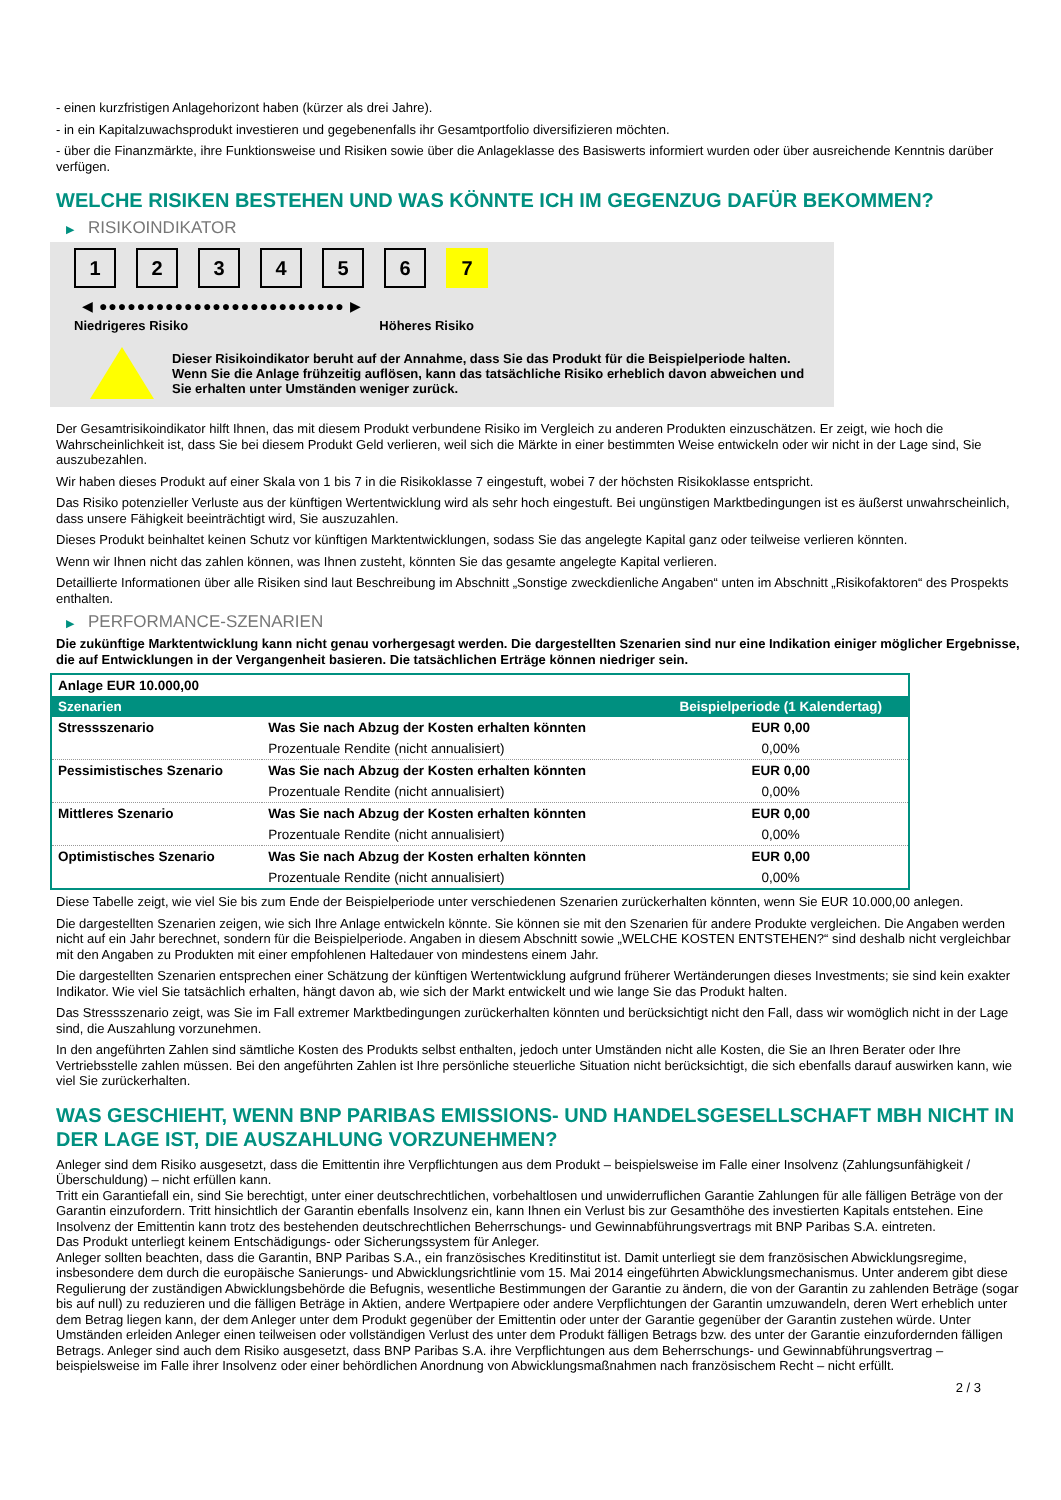- einen kurzfristigen Anlagehorizont haben (kürzer als drei Jahre).
- in ein Kapitalzuwachsprodukt investieren und gegebenenfalls ihr Gesamtportfolio diversifizieren möchten.
- über die Finanzmärkte, ihre Funktionsweise und Risiken sowie über die Anlageklasse des Basiswerts informiert wurden oder über ausreichende Kenntnis darüber verfügen.
WELCHE RISIKEN BESTEHEN UND WAS KÖNNTE ICH IM GEGENZUG DAFÜR BEKOMMEN?
▶ RISIKOINDIKATOR
1 2 3 4 5 6 7
◀ ●●●●●●●●●●●●●●●●●●●●●●●●●● ▶
Niedrigeres Risiko Höheres Risiko
Dieser Risikoindikator beruht auf der Annahme, dass Sie das Produkt für die Beispielperiode halten.
Wenn Sie die Anlage frühzeitig auflösen, kann das tatsächliche Risiko erheblich davon abweichen und Sie erhalten unter Umständen weniger zurück.
Der Gesamtrisikoindikator hilft Ihnen, das mit diesem Produkt verbundene Risiko im Vergleich zu anderen Produkten einzuschätzen. Er zeigt, wie hoch die Wahrscheinlichkeit ist, dass Sie bei diesem Produkt Geld verlieren, weil sich die Märkte in einer bestimmten Weise entwickeln oder wir nicht in der Lage sind, Sie auszubezahlen.
Wir haben dieses Produkt auf einer Skala von 1 bis 7 in die Risikoklasse 7 eingestuft, wobei 7 der höchsten Risikoklasse entspricht.
Das Risiko potenzieller Verluste aus der künftigen Wertentwicklung wird als sehr hoch eingestuft. Bei ungünstigen Marktbedingungen ist es äußerst unwahrscheinlich, dass unsere Fähigkeit beeinträchtigt wird, Sie auszuzahlen.
Dieses Produkt beinhaltet keinen Schutz vor künftigen Marktentwicklungen, sodass Sie das angelegte Kapital ganz oder teilweise verlieren könnten.
Wenn wir Ihnen nicht das zahlen können, was Ihnen zusteht, könnten Sie das gesamte angelegte Kapital verlieren.
Detaillierte Informationen über alle Risiken sind laut Beschreibung im Abschnitt „Sonstige zweckdienliche Angaben“ unten im Abschnitt „Risikofaktoren“ des Prospekts enthalten.
▶ PERFORMANCE-SZENARIEN
Die zukünftige Marktentwicklung kann nicht genau vorhergesagt werden. Die dargestellten Szenarien sind nur eine Indikation einiger möglicher Ergebnisse, die auf Entwicklungen in der Vergangenheit basieren. Die tatsächlichen Erträge können niedriger sein.
| Anlage EUR 10.000,00 | | |
| Szenarien | | Beispielperiode (1 Kalendertag) |
| Stressszenario | Was Sie nach Abzug der Kosten erhalten könnten | EUR 0,00 |
| | Prozentuale Rendite (nicht annualisiert) | 0,00% |
| Pessimistisches Szenario | Was Sie nach Abzug der Kosten erhalten könnten | EUR 0,00 |
| | Prozentuale Rendite (nicht annualisiert) | 0,00% |
| Mittleres Szenario | Was Sie nach Abzug der Kosten erhalten könnten | EUR 0,00 |
| | Prozentuale Rendite (nicht annualisiert) | 0,00% |
| Optimistisches Szenario | Was Sie nach Abzug der Kosten erhalten könnten | EUR 0,00 |
| | Prozentuale Rendite (nicht annualisiert) | 0,00% |
Diese Tabelle zeigt, wie viel Sie bis zum Ende der Beispielperiode unter verschiedenen Szenarien zurückerhalten könnten, wenn Sie EUR 10.000,00 anlegen.
Die dargestellten Szenarien zeigen, wie sich Ihre Anlage entwickeln könnte. Sie können sie mit den Szenarien für andere Produkte vergleichen. Die Angaben werden nicht auf ein Jahr berechnet, sondern für die Beispielperiode. Angaben in diesem Abschnitt sowie „WELCHE KOSTEN ENTSTEHEN?“ sind deshalb nicht vergleichbar mit den Angaben zu Produkten mit einer empfohlenen Haltedauer von mindestens einem Jahr.
Die dargestellten Szenarien entsprechen einer Schätzung der künftigen Wertentwicklung aufgrund früherer Wertänderungen dieses Investments; sie sind kein exakter Indikator. Wie viel Sie tatsächlich erhalten, hängt davon ab, wie sich der Markt entwickelt und wie lange Sie das Produkt halten.
Das Stressszenario zeigt, was Sie im Fall extremer Marktbedingungen zurückerhalten könnten und berücksichtigt nicht den Fall, dass wir womöglich nicht in der Lage sind, die Auszahlung vorzunehmen.
In den angeführten Zahlen sind sämtliche Kosten des Produkts selbst enthalten, jedoch unter Umständen nicht alle Kosten, die Sie an Ihren Berater oder Ihre Vertriebsstelle zahlen müssen. Bei den angeführten Zahlen ist Ihre persönliche steuerliche Situation nicht berücksichtigt, die sich ebenfalls darauf auswirken kann, wie viel Sie zurückerhalten.
WAS GESCHIEHT, WENN BNP PARIBAS EMISSIONS- UND HANDELSGESELLSCHAFT MBH NICHT IN DER LAGE IST, DIE AUSZAHLUNG VORZUNEHMEN?
Anleger sind dem Risiko ausgesetzt, dass die Emittentin ihre Verpflichtungen aus dem Produkt – beispielsweise im Falle einer Insolvenz (Zahlungsunfähigkeit / Überschuldung) – nicht erfüllen kann.
Tritt ein Garantiefall ein, sind Sie berechtigt, unter einer deutschrechtlichen, vorbehaltlosen und unwiderruflichen Garantie Zahlungen für alle fälligen Beträge von der Garantin einzufordern. Tritt hinsichtlich der Garantin ebenfalls Insolvenz ein, kann Ihnen ein Verlust bis zur Gesamthöhe des investierten Kapitals entstehen. Eine Insolvenz der Emittentin kann trotz des bestehenden deutschrechtlichen Beherrschungs- und Gewinnabführungsvertrags mit BNP Paribas S.A. eintreten.
Das Produkt unterliegt keinem Entschädigungs- oder Sicherungssystem für Anleger.
Anleger sollten beachten, dass die Garantin, BNP Paribas S.A., ein französisches Kreditinstitut ist. Damit unterliegt sie dem französischen Abwicklungsregime, insbesondere dem durch die europäische Sanierungs- und Abwicklungsrichtlinie vom 15. Mai 2014 eingeführten Abwicklungsmechanismus. Unter anderem gibt diese Regulierung der zuständigen Abwicklungsbehörde die Befugnis, wesentliche Bestimmungen der Garantie zu ändern, die von der Garantin zu zahlenden Beträge (sogar bis auf null) zu reduzieren und die fälligen Beträge in Aktien, andere Wertpapiere oder andere Verpflichtungen der Garantin umzuwandeln, deren Wert erheblich unter dem Betrag liegen kann, der dem Anleger unter dem Produkt gegenüber der Emittentin oder unter der Garantie gegenüber der Garantin zustehen würde. Unter Umständen erleiden Anleger einen teilweisen oder vollständigen Verlust des unter dem Produkt fälligen Betrags bzw. des unter der Garantie einzufordernden fälligen Betrags. Anleger sind auch dem Risiko ausgesetzt, dass BNP Paribas S.A. ihre Verpflichtungen aus dem Beherrschungs- und Gewinnabführungsvertrag – beispielsweise im Falle ihrer Insolvenz oder einer behördlichen Anordnung von Abwicklungsmaßnahmen nach französischem Recht – nicht erfüllt.
2 / 3